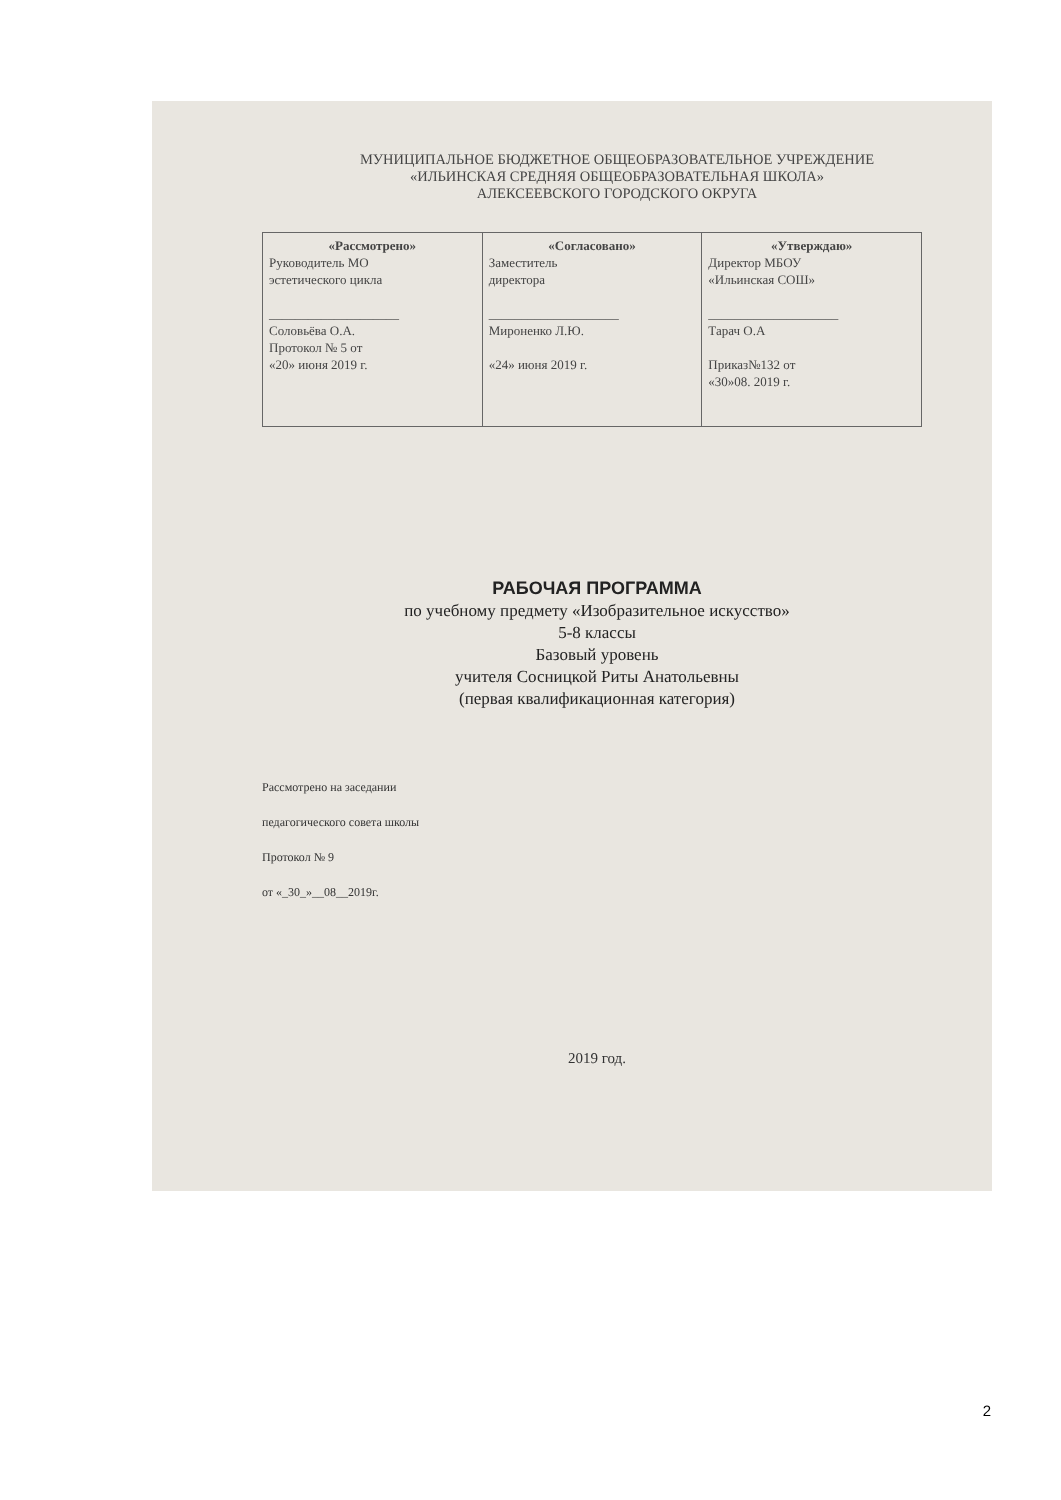МУНИЦИПАЛЬНОЕ БЮДЖЕТНОЕ ОБЩЕОБРАЗОВАТЕЛЬНОЕ УЧРЕЖДЕНИЕ
«ИЛЬИНСКАЯ СРЕДНЯЯ ОБЩЕОБРАЗОВАТЕЛЬНАЯ ШКОЛА»
АЛЕКСЕЕВСКОГО ГОРОДСКОГО ОКРУГА
| «Рассмотрено» Руководитель МО эстетического цикла ____________________ Соловьёва О.А. Протокол № 5 от «20» июня 2019 г. | «Согласовано» Заместитель директора ____________________ Мироненко Л.Ю. «24» июня 2019 г. | «Утверждаю» Директор МБОУ «Ильинская СОШ» ____________________ Тарач О.А Приказ№132 от «30»08. 2019 г. |
РАБОЧАЯ ПРОГРАММА
по учебному предмету «Изобразительное искусство»
5-8 классы
Базовый уровень
учителя Сосницкой Риты Анатольевны
(первая квалификационная категория)
Рассмотрено на заседании
педагогического совета школы
Протокол № 9
от «_30_»__08__2019г.
2019 год.
2